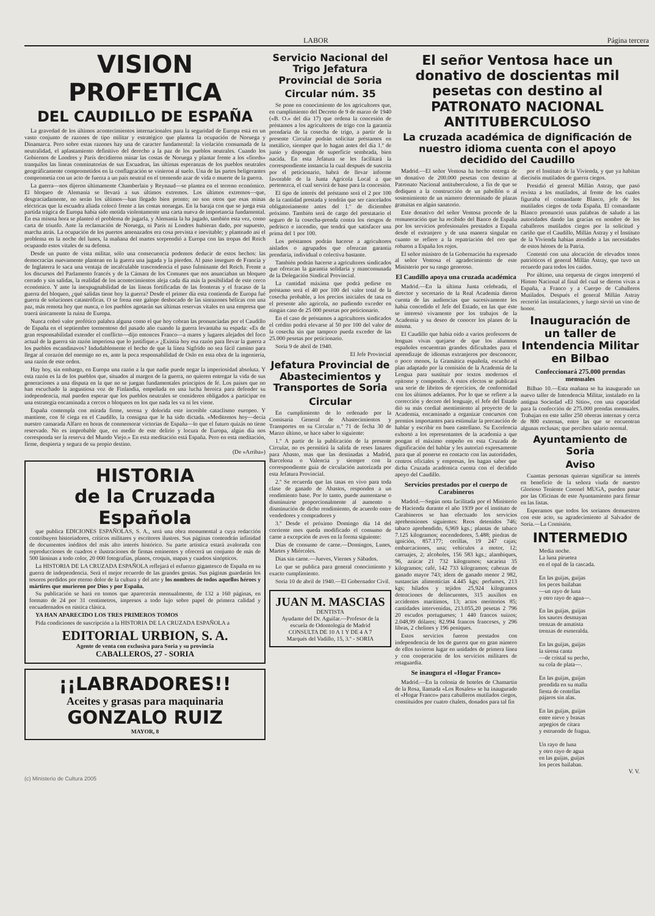LABOR Página tercera
VISION PROFETICA
DEL CAUDILLO DE ESPAÑA
La gravedad de los últimos acontecimientos internacionales para la seguridad de Europa está en un vasto conjunto de razones de tipo militar y estratégico que plantea la ocupación de Noruega y Dinamarca. Pero sobre estas razones hay una de caracter fundamental: la violación consumada de la neutralidad, el aplastamiento definitivo del derecho a la paz de los pueblos neutrales. Cuando los Gobiernos de Londres y París decidieron minar las costas de Noruega y plantar frente a los «fiords» tranquilos las líneas conminatorias de sus Escuadras, las últimas esperanzas de los pueblos neutrales geográficamente comprometidos en la conflagración se vinieron al suelo. Una de las partes beligerantes comprometía con un acto de fuerza a un país neutral en el tremendo azar de vida o muerte de la guerra.
La guerra—nos dijeron últimamente Chamberlain y Reynaud—se plantea en el terreno económico. El bloqueo de Alemania se llevará a sus últimos extremos. Los últimos extremos—que, desgraciadamente, no serán los últimos—han llegado bien pronto; no son otros que esas minas eléctricas que la escuadra aliada colocó frente a las costas noruegas. En la baraja con que se juega esta partida trágica de Europa había sido metida violentamente una carta nueva de importancia fundamental. En esa misma hora se planteó el problema de jugarla, y Alemania la ha jugado, también esta vez, como carta de triunfo. Ante la reclamación de Noruega, ni París ni Londres hubieran dado, por supuesto, marcha atrás. La ocupación de los puertos amenazados era cosa prevista e inevitable; y planteado así el problema en la noche del lunes, la mañana del martes sorprendió a Europa con las tropas del Reich ocupando estos vitales de su defensa.
Desde un punto de vista militar, sólo una consecuencia podemos deducir de estos hechos: las democracias nuevamente plantean en la guerra una jugada y la pierden. Al paso inseguro de Francia y de Inglaterra le saca una ventaja de incalculable trascendencia el paso fulminante del Reich. Frente a los discursos del Parlamento francés y de la Cámara de los Comunes que nos anunciaban un bloqueo cerrado y sin salidas, la realidad de los acontecimientos aleja cada día más la posibilidad de este cerco económico. Y ante la inexpugnabilidad de las líneas fortificadas de las fronteras y el fracaso de la guerra del bloqueo, ¿qué salidas tiene hoy la guerra? Desde el primer día esta contienda de Europa fué guerra de soluciones catastróficas. O se frena este galope desbocado de las sinrazones bélicas con una paz, más remota hoy que nunca, o los pueblos agotarán sus últimas reservas vitales en una empresa que traerá únicamente la ruina de Europa.
Nunca cobró valor profético palabra alguna como el que hoy cobran las pronunciadas por el Caudillo de España en el septiembre tormentoso del pasado año cuando la guerra levantaba su espada: «Es de gran responsabilidad extender el conflicto—dijo entonces Franco—a mares y lugares alejados del foco actual de la guerra sin razón imperiosa que lo justifique.» ¿Existía hoy esa razón para llevar la guerra a los pueblos escandinavos? Indudablemente el hecho de que la línea Sigfrido no sea fácil camino para llegar al corazón del enemigo no es, ante la poca responsabilidad de Oslo en esta obra de la ingeniería, una razón de este orden.
Hay hoy, sin embargo, en Europa una razón a la que nadie puede negar la imperiosidad absoluta. Y esta razón es la de los pueblos que, situados al margen de la guerra, no quieren entregar la vida de sus generaciones a una disputa en la que no se juegan fundamentales principios de fé. Los países que no han escuchado la angustiosa voz de Finlandia, empeñada en una lucha heroica para defender su independencia, mal pueden esperar que los pueblos neutrales se consideren obligados a participar en una estrategia encaminada a cercos o bloqueos en los que nada les va ni les viene.
España contempla con mirada firme, serena y dolorida este increíble cataclismo europeo. Y mantiene, con fé ciega en el Caudillo, la consigna que le ha sido dictada. «Meditemos hoy—decía nuestro camarada Alfaro en horas de conmemorar victorias de España—lo que el futuro quizás no tiene reservado. No es improbable que, en medio de este delirio y locura de Europa, algún día nos corresponda ser la reserva del Mundo Viejo.» En esta meditación está España. Pero en esta meditación, firme, despierta y segura de su propio destino.
(De «Arriba»)
HISTORIA
de la Cruzada Española
que publica EDICIONES ESPAÑOLAS, S. A., será una obra monumental a cuya redacción contribuyen historiadores, críticos militares y escritores ilustres. Sus páginas contendrán infinidad de documentos inéditos del más alto interés histórico. Su parte artística estará avalorada con reproducciones de cuadros e ilustraciones de firmas eminentes y ofrecerá un conjunto de más de 500 láminas a todo color, 20 000 fotografías, planos, croquis, mapas y cuadros sinópticos.
La HISTORIA DE LA CRUZADA ESPAÑOLA reflejará el esfuerzo gigantesco de España en su guerra de independencia. Será el mejor recuerdo de las grandes gestas. Sus páginas guardarán los tesoros perdidos por eterno dolor de la cultura y del arte y los nombres de todos aquellos héroes y mártires que murieron por Dios y por España.
Su publicación se hará en tomos que aparecerán mensualmente, de 132 a 160 páginas, en formato de 24 por 31 centímetros, impresos a todo lujo sobre papel de primera calidad y encuadernados en rústica clásica.
YA HAN APARECIDO LOS TRES PRIMEROS TOMOS
Pida condiciones de suscripción a la HISTORIA DE LA CRUZADA ESPAÑOLA a
EDITORIAL URBION, S. A.
Agente de venta con exclusiva para Soria y su provincia
CABALLEROS, 27 - SORIA
¡¡LABRADORES!!
Aceites y grasas para maquinaria
GONZALO RUIZ
MAYOR, 8
Servicio Nacional del Trigo Jefatura Provincial de Soria
Circular núm. 35
Se pone en conocimiento de los agricultores que, en cumplimiento del Decreto de 9 de marzo de 1940 («B. O.» del día 17) que ordena la concesión de préstamos a los agricultores de trigo con la garantía prendaria de la cosecha de trigo, a partir de la presente Circular podrán solicitar préstamos en metálico, siempre que lo hagan antes del día 1.º de junio y dispongan de superficie sembrada, bien nacida. En esta Jefatura se les facilitará la correspondiente instancia la cual después de suscrita por el peticionario, habrá de llevar informe favorable de la Junta Agrícola Local a que pertenezca, el cual servirá de base para la concesión.
El tipo de interés del préstamo será el 2 por 100 de la cantidad prestada y tendrán que ser cancelados obligatoriamente antes del 1.º de diciembre próximo. También será de cargo del prestatario el seguro de la cosecha-prenda contra los riesgos de pedrisco e incendio, que tendrá que satisfacer una prima del 1 por 100.
Los préstamos podrán hacerse a agricultores aislados o agrupados que ofrezcan garantía prendaria, individual o colectiva bastante.
También podrán hacerse a agricultores sindicados que ofrezcan la garantía solidaria y mancomunada de la Delegación Sindical Provincial.
La cantidad máxima que podrá pedirse en préstamo será el 40 por 100 del valor total de la cosecha probable, a los precios iniciales de tasa en el presente año agrícola, no pudiendo exceder en ningún caso de 25 000 pesetas por peticionario.
En el caso de préstamos a agricultores sindicados el crédito podrá elevarse al 50 por 100 del valor de la cosecha sin que tampoco pueda exceder de las 25.000 pesetas por peticionario.
Soria 9 de abril de 1940.
El Jefe Provincial
Jefatura Provincial de Abastecimientos y Transportes de Soria
Circular
En cumplimiento de lo ordenado por la Comisaría General de Abastecimientos y Transportes en su Circular n.º 71 de fecha 30 de Marzo último, se hace saber lo siguiente:
1.º A partir de la publicación de la presente Circular, no es permitirá la salida de reses lanares para Abasto, mas que las destinadas a Madrid, Barcelona o Valencia y siempre con la correspondiente guía de circulación autorizada por esta Jefatura Provincial.
2.º Se recuerda que las tasas en vivo para toda clase de ganado de Abastos, responden a un rendimiento base. Por lo tanto, puede aumentarse o disminuirse proporcionalmente al aumento o disminución de dicho rendimiento, de acuerdo entre vendedores y compradores y
3.º Desde el próximo Domingo día 14 del corriente mes queda modificado el consumo de carne a excepción de aves en la forma siguiente:
Días de consumo de carne.—Domingos, Lunes, Martes y Miércoles.
Días sin carne.—Jueves, Viernes y Sábados.
Lo que se publica para general conocimiento y exacto cumplimiento.
Soria 10 de abril de 1940.—El Gobernador Civil.
JUAN M. MASCIAS
DENTISTA
Ayudante del Dr. Aguilar.—Profesor de la escuela de Odontología de Madrid
CONSULTA DE 10 A 1 Y DE 4 A 7
Marqués del Vadillo, 15, 3.º - SORIA
El señor Ventosa hace un donativo de doscientas mil pesetas con destino al PATRONATO NACIONAL ANTITUBERCULOSO
La cruzada académica de dignificación de nuestro idioma cuenta con el apoyo decidido del Caudillo
Madrid.—El señor Ventosa ha hecho entrega de un donativo de 200.000 pesetas con destino al Patronato Nacional antituberculoso, a fin de que se dediquen a la construcción de un pabellón o al sostenimiento de un número determinado de plazas gratuitas en algún sanatorio.
Este donativo del señor Ventosa procede de la remuneración que ha recibido del Banco de España por los servicios profesionales prestados a España desde el extranjero y de una manera singular en cuanto se refiere a la repatriación del oro que robaron a España los rojos.
El señor ministro de la Gobernación ha expresado al señor Ventosa el agradecimiento de este Ministerio por su rasgo generoso.
El Caudillo apoya una cruzada académica
Madrid.—En la última Junta celebrada, el director y secretario de la Real Academia dieron cuenta de las audiencias que sucesivamente les había concedido el Jefe del Estado, en las que éste se interesó vivamente por los trabajos de la Academia y su deseo de conocer los planes de la misma.
El Caudillo que había oido a varios profesores de lenguas vivas quejarse de que los alumnos españoles encuentran grandes dificultades para el aprendizaje de idiomas extranjeros por desconocer, o poco menos, la Gramática española, escuchó el plan adaptado por la comisión de la Academia de la Lengua para sustituir por textos modernos el epítome y compendio. A estos efectos se publicará una serie de libritos de ejercicios, de conformidad con los últimos adelantos. Por lo que se refiere a la corrección y decoro del lenguaje, el Jefe del Estado dió su más cordial asentimiento al proyecto de la Academia, encaminado a organizar concursos con premios importantes para estimular la precaución de hablar y escribir en buen castellano. Su Excelencia exhortó a los representantes de la academia a que pongan el máximo empeño en esta Cruzada de dignificación del hablar y les autorizó expresamente para que al ponerse en contacto con las autoridades, centros oficiales y empresas, les hagan saber que dicha Cruzada académica cuenta con el decidido apoyo del Caudillo.
Servicios prestados por el cuerpo de Carabineros
Madrid.—Según nota facilitada por el Ministerio de Hacienda durante el año 1939 por el instituto de Carabineros se han efectuado los servicios aprehensiones siguientes: Reos detenidos 746; tabaco aprehendido, 6,969 kgs.; plantas de tabaco 7.125 kilogramos; encendedores, 5.488; piedras de ignición, 857.177; cerillas, 19 247 cajas; embarcaciones, una; vehículos a motor, 12; carruajes, 2; alcoholes, 156 583 kgs.; alambiques, 96, azúcar 21 732 kilogramos; sacarina 35 kilogramos; café, 142 733 kilogramos; cabezas de ganado mayor 743; idem de ganado menor 2 982, sustancias alimenticias 4.445 kgs; perfumes, 213 kgs; hilados y tejidos 25,924 kilogramos detenciones de delincuentes, 315 auxilios en accidentes marítimos, 13; actos meritorios 85; cantidades intervenidas, 213.055,20 pesetas 2 796 20 escudos portugueses; 1 440 francos suizos; 2.048,99 dólares; 82.994 francos franceses, y 296 libras, 2 chelines y 196 peniques.
Estos servicios fueron prestados con independencia de los de guerra que en gran número de ellos tuvieron lugar en unidades de primera línea y con cooperación de los servicios militares de retaguardia.
Se inaugura el «Hogar Franco»
Madrid.—En la colonia de hoteles de Chamartín de la Rosa, llamada «Los Rosales» se ha inaugurado el «Hogar Franco» para caballeros mutilados ciegos, constituidos por cuatro chalets, donados para tal fin
por el Instituto de la Vivienda, y que ya habitan dieciséis mutilados de guerra ciegos.
Presidió el general Millán Astray, que pasó revista a los mutilados, al frente de los cuales figuraba el comandante Blanco, jefe de los mutilados ciegos de toda España. El comandante Blanco pronunció unas palabras de saludo a las autoridades dando las gracias en nombre de los caballeros mutilados ciegos por la solicitud y cariño que el Caudillo, Millán Astray y el Instituto de la Vivienda habían atendido a las necesidades de estos héroes de la Patria.
Contestó con una alocución de elevados tonos patrióticos el general Millán Astray, que tuvo un recuerdo para todos los caídos.
Por último, una orquesta de ciegos interpretó el Himno Nacional al final del cual se dieron vivas a España, a Franco y a Cuerpo de Caballeros Mutilados. Después el general Millán Astray recorrió las instalaciones, y luego sirvió un vino de honor.
Inauguración de un taller de Intendencia Militar en Bilbao
Confeccionará 275.000 prendas mensuales
Bilbao 10.—Esta mañana se ha inaugurado un nuevo taller de Intendencia Militar, instalado en la antigua Sociedad «El Sitio», con una capacidad para la confección de 275.000 prendas mensuales. Trabajan en este taller 250 obreras internas y cerca de 800 externas, entre las que se encuentran algunas reclusas; que perciben salario normal.
Ayuntamiento de Soria
Aviso
Cuantas personas quieran significar su interés en beneficio de la señora viuda de nuestro Glorioso Teniente Coronel MUGA, pueden pasar por las Oficinas de este Ayuntamiento para firmar en las listas.
Esperamos que todos los sorianos demuestren con este acto, su agradecimiento al Salvador de Soria.—La Comisión.
INTERMEDIO
Media noche.
La luna piruetea
en el opal de la cascada.
En las guijas, guijas
los peces bailaban
—un rayo de luna
y otro rayo de agua—.
En las guijas, guijas
los sauces desmayan
trenzas de amatista
trenzas de esmeralda.
En las guijas, guijas
la sirena canta
—de cristal su pecho,
su cola de plata—.
En las guijas, guijas
prendida en su malla
fiesta de centellas
pájaros sin alas.
En las guijas, guijas
entre nieve y brasas
arpegios de cítara
y estruendo de fragua.
Un rayo de luna
y otro rayo de agua
en las guijas, guijas
los peces bailaban.
V. V.
(c) Ministerio de Cultura 2005